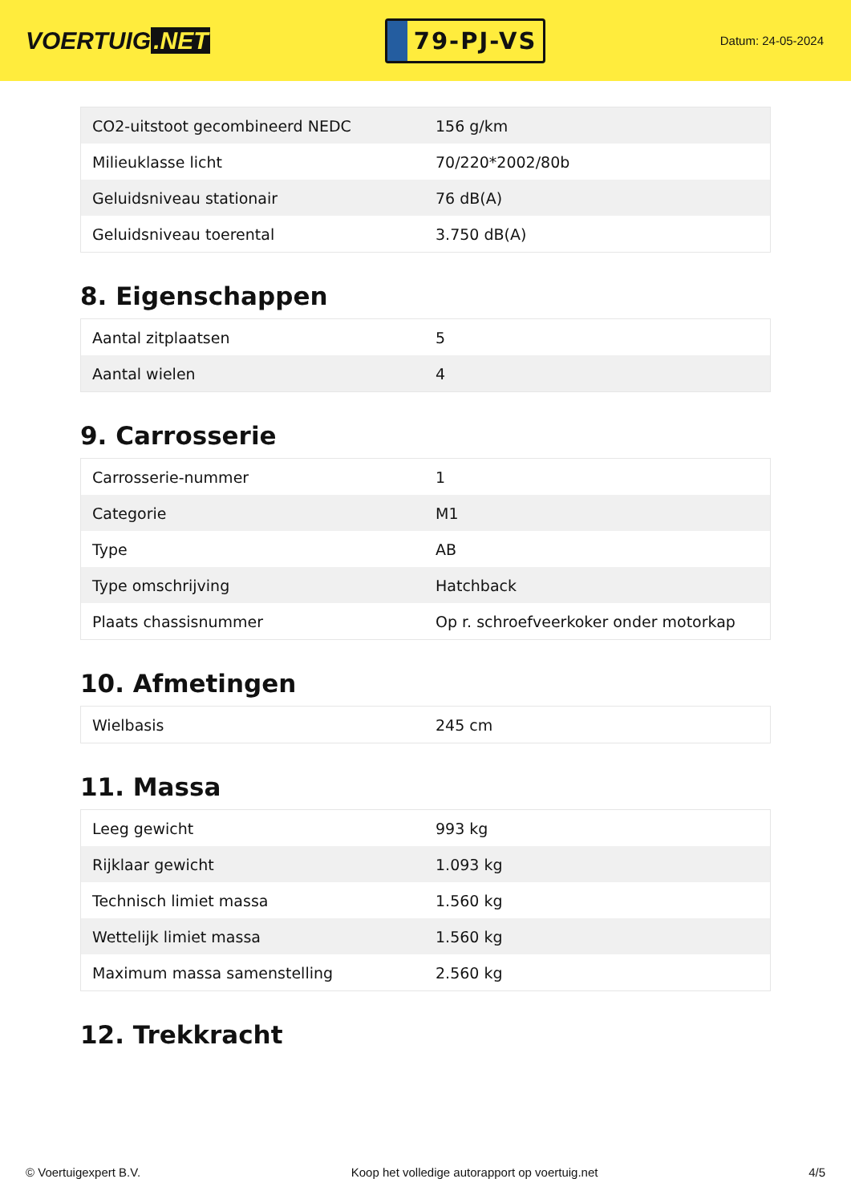VOERTUIG.NET
79-PJ-VS
Datum: 24-05-2024
| CO2-uitstoot gecombineerd NEDC | 156 g/km |
| Milieuklasse licht | 70/220*2002/80b |
| Geluidsniveau stationair | 76 dB(A) |
| Geluidsniveau toerental | 3.750 dB(A) |
8. Eigenschappen
| Aantal zitplaatsen | 5 |
| Aantal wielen | 4 |
9. Carrosserie
| Carrosserie-nummer | 1 |
| Categorie | M1 |
| Type | AB |
| Type omschrijving | Hatchback |
| Plaats chassisnummer | Op r. schroefveerkoker onder motorkap |
10. Afmetingen
| Wielbasis | 245 cm |
11. Massa
| Leeg gewicht | 993 kg |
| Rijklaar gewicht | 1.093 kg |
| Technisch limiet massa | 1.560 kg |
| Wettelijk limiet massa | 1.560 kg |
| Maximum massa samenstelling | 2.560 kg |
12. Trekkracht
© Voertuigexpert B.V. Koop het volledige autorapport op voertuig.net 4/5